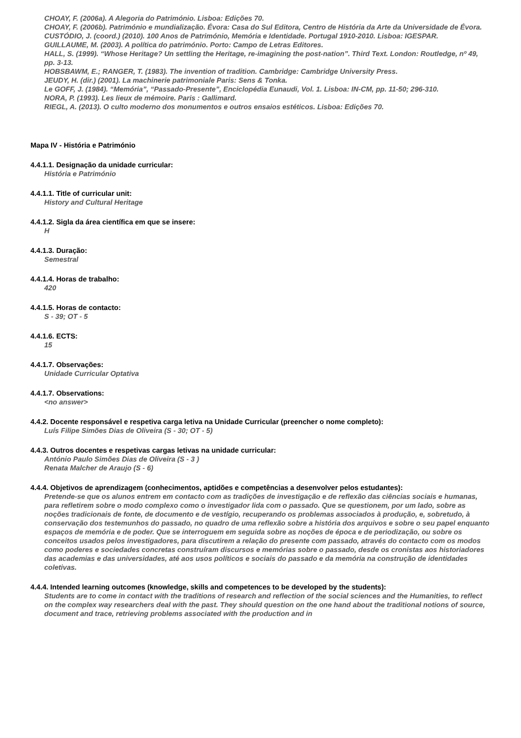CHOAY, F. (2006a). A Alegoria do Património. Lisboa: Edições 70.
CHOAY, F. (2006b). Património e mundialização. Évora: Casa do Sul Editora, Centro de História da Arte da Universidade de Évora.
CUSTÓDIO, J. (coord.) (2010). 100 Anos de Património, Memória e Identidade. Portugal 1910-2010. Lisboa: IGESPAR.
GUILLAUME, M. (2003). A política do património. Porto: Campo de Letras Editores.
HALL, S. (1999). “Whose Heritage? Un settling the Heritage, re-imagining the post-nation”. Third Text. London: Routledge, nº 49, pp. 3-13.
HOBSBAWM, E.; RANGER, T. (1983). The invention of tradition. Cambridge: Cambridge University Press.
JEUDY, H. (dir.) (2001). La machinerie patrimoniale Paris: Sens & Tonka.
Le GOFF, J. (1984). “Memória”, “Passado-Presente”, Enciclopédia Eunaudi, Vol. 1. Lisboa: IN-CM, pp. 11-50; 296-310.
NORA, P. (1993). Les lieux de mémoire. Paris : Gallimard.
RIEGL, A. (2013). O culto moderno dos monumentos e outros ensaios estéticos. Lisboa: Edições 70.
Mapa IV - História e Património
4.4.1.1. Designação da unidade curricular:
História e Património
4.4.1.1. Title of curricular unit:
History and Cultural Heritage
4.4.1.2. Sigla da área científica em que se insere:
H
4.4.1.3. Duração:
Semestral
4.4.1.4. Horas de trabalho:
420
4.4.1.5. Horas de contacto:
S - 39; OT - 5
4.4.1.6. ECTS:
15
4.4.1.7. Observações:
Unidade Curricular Optativa
4.4.1.7. Observations:
<no answer>
4.4.2. Docente responsável e respetiva carga letiva na Unidade Curricular (preencher o nome completo):
Luís Filipe Simões Dias de Oliveira (S - 30; OT - 5)
4.4.3. Outros docentes e respetivas cargas letivas na unidade curricular:
António Paulo Simões Dias de Oliveira (S - 3 )
Renata Malcher de Araujo (S - 6)
4.4.4. Objetivos de aprendizagem (conhecimentos, aptidões e competências a desenvolver pelos estudantes):
Pretende-se que os alunos entrem em contacto com as tradições de investigação e de reflexão das ciências sociais e humanas, para refletirem sobre o modo complexo como o investigador lida com o passado. Que se questionem, por um lado, sobre as noções tradicionais de fonte, de documento e de vestígio, recuperando os problemas associados à produção, e, sobretudo, à conservação dos testemunhos do passado, no quadro de uma reflexão sobre a história dos arquivos e sobre o seu papel enquanto espaços de memória e de poder. Que se interroguem em seguida sobre as noções de época e de periodização, ou sobre os conceitos usados pelos investigadores, para discutirem a relação do presente com passado, através do contacto com os modos como poderes e sociedades concretas construíram discursos e memórias sobre o passado, desde os cronistas aos historiadores das academias e das universidades, até aos usos políticos e sociais do passado e da memória na construção de identidades coletivas.
4.4.4. Intended learning outcomes (knowledge, skills and competences to be developed by the students):
Students are to come in contact with the traditions of research and reflection of the social sciences and the Humanities, to reflect on the complex way researchers deal with the past. They should question on the one hand about the traditional notions of source, document and trace, retrieving problems associated with the production and in